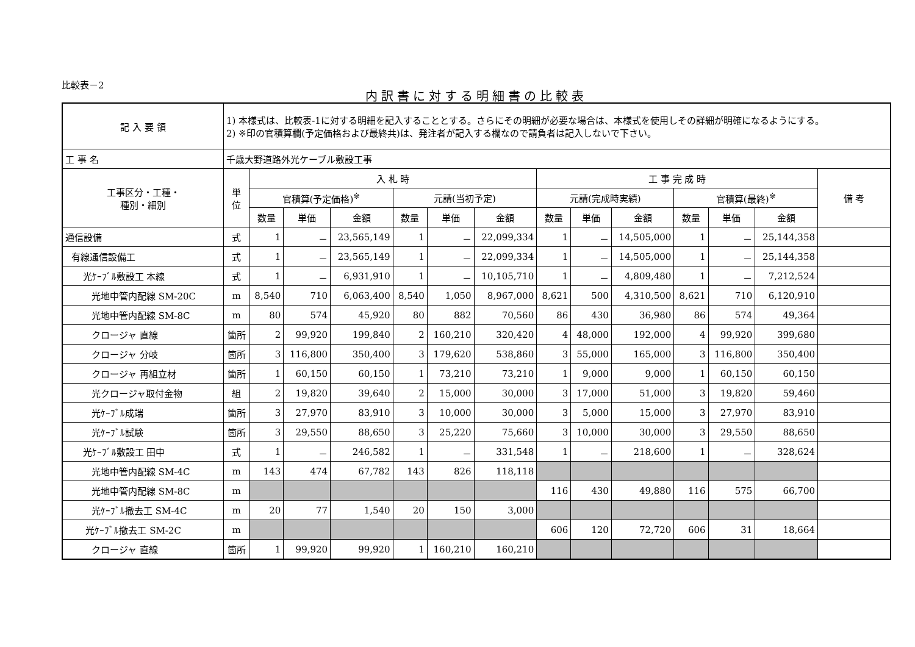比較表－2
内訳書に対する明細書の比較表
| 記 入 要 領 | 1) 本様式は、比較表-1に対する明細を記入することとする。さらにその明細が必要な場合は、本様式を使用しその詳細が明確になるようにする。 2) ※印の官積算欄(予定価格および最終共)は、発注者が記入する欄なので請負者は記入しないで下さい。 | | | | | | | | | | | | | |
| 工 事 名 | 千歳大野道路外光ケーブル敷設工事 | | | | | | | | | | | | | |
| 工事区分・工種・ 種別・細別 | 単 位 | 入 札 時 | | | | | | 工 事 完 成 時 | | | | | | 備 考 |
| | | 官積算(予定価格)<sup>※</sup> | | | 元請(当初予定) | | | 元請(完成時実績) | | | 官積算(最終)<sup>※</sup> | | | |
| | | 数量 | 単価 | 金額 | 数量 | 単価 | 金額 | 数量 | 単価 | 金額 | 数量 | 単価 | 金額 | |
| 通信設備 | 式 | 1 | － | 23,565,149 | 1 | － | 22,099,334 | 1 | － | 14,505,000 | 1 | － | 25,144,358 | |
| 有線通信設備工 | 式 | 1 | － | 23,565,149 | 1 | － | 22,099,334 | 1 | － | 14,505,000 | 1 | － | 25,144,358 | |
| 光ｹｰﾌﾞﾙ敷設工 本線 | 式 | 1 | － | 6,931,910 | 1 | － | 10,105,710 | 1 | － | 4,809,480 | 1 | － | 7,212,524 | |
| 光地中管内配線 SM-20C | m | 8,540 | 710 | 6,063,400 | 8,540 | 1,050 | 8,967,000 | 8,621 | 500 | 4,310,500 | 8,621 | 710 | 6,120,910 | |
| 光地中管内配線 SM-8C | m | 80 | 574 | 45,920 | 80 | 882 | 70,560 | 86 | 430 | 36,980 | 86 | 574 | 49,364 | |
| クロージャ 直線 | 箇所 | 2 | 99,920 | 199,840 | 2 | 160,210 | 320,420 | 4 | 48,000 | 192,000 | 4 | 99,920 | 399,680 | |
| クロージャ 分岐 | 箇所 | 3 | 116,800 | 350,400 | 3 | 179,620 | 538,860 | 3 | 55,000 | 165,000 | 3 | 116,800 | 350,400 | |
| クロージャ 再組立材 | 箇所 | 1 | 60,150 | 60,150 | 1 | 73,210 | 73,210 | 1 | 9,000 | 9,000 | 1 | 60,150 | 60,150 | |
| 光クロージャ取付金物 | 組 | 2 | 19,820 | 39,640 | 2 | 15,000 | 30,000 | 3 | 17,000 | 51,000 | 3 | 19,820 | 59,460 | |
| 光ｹｰﾌﾞﾙ成端 | 箇所 | 3 | 27,970 | 83,910 | 3 | 10,000 | 30,000 | 3 | 5,000 | 15,000 | 3 | 27,970 | 83,910 | |
| 光ｹｰﾌﾞﾙ試験 | 箇所 | 3 | 29,550 | 88,650 | 3 | 25,220 | 75,660 | 3 | 10,000 | 30,000 | 3 | 29,550 | 88,650 | |
| 光ｹｰﾌﾞﾙ敷設工 田中 | 式 | 1 | － | 246,582 | 1 | － | 331,548 | 1 | － | 218,600 | 1 | － | 328,624 | |
| 光地中管内配線 SM-4C | m | 143 | 474 | 67,782 | 143 | 826 | 118,118 | | | | | | | |
| 光地中管内配線 SM-8C | m | | | | | | | 116 | 430 | 49,880 | 116 | 575 | 66,700 | |
| 光ｹｰﾌﾞﾙ撤去工 SM-4C | m | 20 | 77 | 1,540 | 20 | 150 | 3,000 | | | | | | | |
| 光ｹｰﾌﾞﾙ撤去工 SM-2C | m | | | | | | | 606 | 120 | 72,720 | 606 | 31 | 18,664 | |
| クロージャ 直線 | 箇所 | 1 | 99,920 | 99,920 | 1 | 160,210 | 160,210 | | | | | | | |